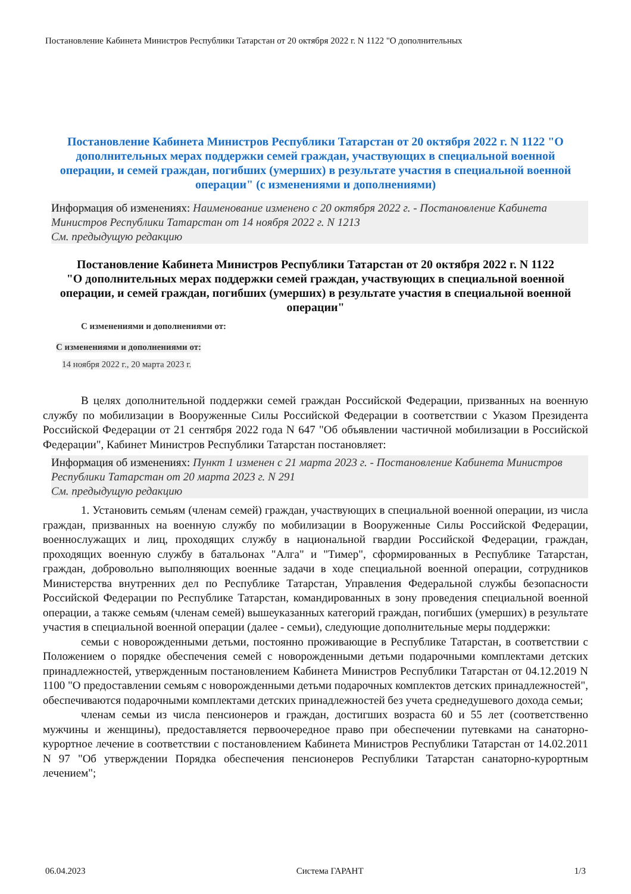Постановление Кабинета Министров Республики Татарстан от 20 октября 2022 г. N 1122 "О дополнительных
Постановление Кабинета Министров Республики Татарстан от 20 октября 2022 г. N 1122 "О дополнительных мерах поддержки семей граждан, участвующих в специальной военной операции, и семей граждан, погибших (умерших) в результате участия в специальной военной операции" (с изменениями и дополнениями)
Информация об изменениях: Наименование изменено с 20 октября 2022 г. - Постановление Кабинета Министров Республики Татарстан от 14 ноября 2022 г. N 1213
См. предыдущую редакцию
Постановление Кабинета Министров Республики Татарстан от 20 октября 2022 г. N 1122
"О дополнительных мерах поддержки семей граждан, участвующих в специальной военной операции, и семей граждан, погибших (умерших) в результате участия в специальной военной операции"
С изменениями и дополнениями от:
С изменениями и дополнениями от:
14 ноября 2022 г., 20 марта 2023 г.
В целях дополнительной поддержки семей граждан Российской Федерации, призванных на военную службу по мобилизации в Вооруженные Силы Российской Федерации в соответствии с Указом Президента Российской Федерации от 21 сентября 2022 года N 647 "Об объявлении частичной мобилизации в Российской Федерации", Кабинет Министров Республики Татарстан постановляет:
Информация об изменениях: Пункт 1 изменен с 21 марта 2023 г. - Постановление Кабинета Министров Республики Татарстан от 20 марта 2023 г. N 291
См. предыдущую редакцию
1. Установить семьям (членам семей) граждан, участвующих в специальной военной операции, из числа граждан, призванных на военную службу по мобилизации в Вооруженные Силы Российской Федерации, военнослужащих и лиц, проходящих службу в национальной гвардии Российской Федерации, граждан, проходящих военную службу в батальонах "Алга" и "Тимер", сформированных в Республике Татарстан, граждан, добровольно выполняющих военные задачи в ходе специальной военной операции, сотрудников Министерства внутренних дел по Республике Татарстан, Управления Федеральной службы безопасности Российской Федерации по Республике Татарстан, командированных в зону проведения специальной военной операции, а также семьям (членам семей) вышеуказанных категорий граждан, погибших (умерших) в результате участия в специальной военной операции (далее - семьи), следующие дополнительные меры поддержки:
семьи с новорожденными детьми, постоянно проживающие в Республике Татарстан, в соответствии с Положением о порядке обеспечения семей с новорожденными детьми подарочными комплектами детских принадлежностей, утвержденным постановлением Кабинета Министров Республики Татарстан от 04.12.2019 N 1100 "О предоставлении семьям с новорожденными детьми подарочных комплектов детских принадлежностей", обеспечиваются подарочными комплектами детских принадлежностей без учета среднедушевого дохода семьи;
членам семьи из числа пенсионеров и граждан, достигших возраста 60 и 55 лет (соответственно мужчины и женщины), предоставляется первоочередное право при обеспечении путевками на санаторно-курортное лечение в соответствии с постановлением Кабинета Министров Республики Татарстан от 14.02.2011 N 97 "Об утверждении Порядка обеспечения пенсионеров Республики Татарстан санаторно-курортным лечением";
06.04.2023 Система ГАРАНТ 1/3